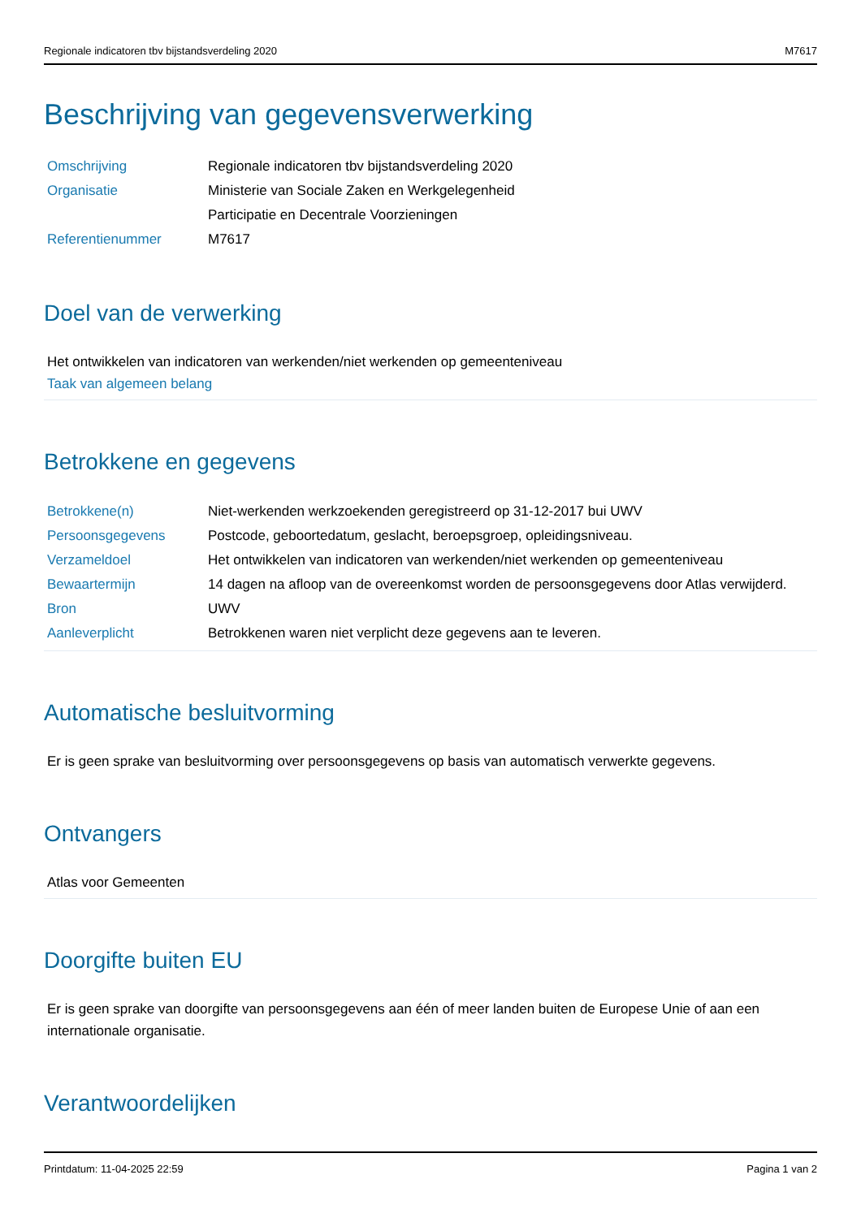Regionale indicatoren tbv bijstandsverdeling 2020 M7617
Beschrijving van gegevensverwerking
| Omschrijving | Regionale indicatoren tbv bijstandsverdeling 2020 |
| Organisatie | Ministerie van Sociale Zaken en Werkgelegenheid |
| | Participatie en Decentrale Voorzieningen |
| Referentienummer | M7617 |
Doel van de verwerking
Het ontwikkelen van indicatoren van werkenden/niet werkenden op gemeenteniveau
Taak van algemeen belang
Betrokkene en gegevens
| Betrokkene(n) | Niet-werkenden werkzoekenden geregistreerd op 31-12-2017 bui UWV |
| Persoonsgegevens | Postcode, geboortedatum, geslacht, beroepsgroep, opleidingsniveau. |
| Verzameldoel | Het ontwikkelen van indicatoren van werkenden/niet werkenden op gemeenteniveau |
| Bewaartermijn | 14 dagen na afloop van de overeenkomst worden de persoonsgegevens door Atlas verwijderd. |
| Bron | UWV |
| Aanleverplicht | Betrokkenen waren niet verplicht deze gegevens aan te leveren. |
Automatische besluitvorming
Er is geen sprake van besluitvorming over persoonsgegevens op basis van automatisch verwerkte gegevens.
Ontvangers
Atlas voor Gemeenten
Doorgifte buiten EU
Er is geen sprake van doorgifte van persoonsgegevens aan één of meer landen buiten de Europese Unie of aan een internationale organisatie.
Verantwoordelijken
Printdatum: 11-04-2025 22:59 Pagina 1 van 2